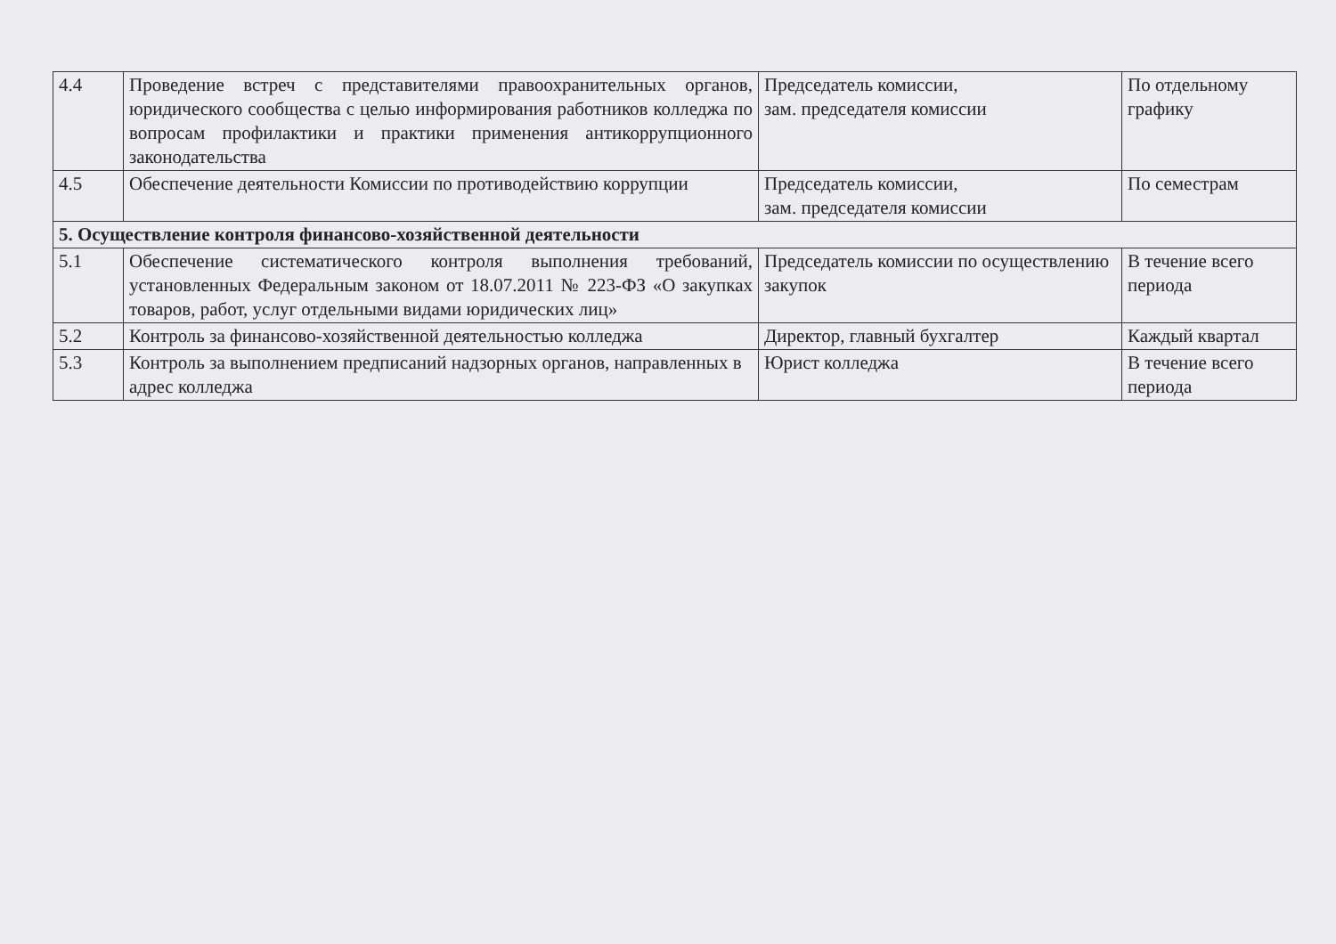| 4.4 | Проведение встреч с представителями правоохранительных органов, юридического сообщества с целью информирования работников колледжа по вопросам профилактики и практики применения антикоррупционного законодательства | Председатель комиссии, зам. председателя комиссии | По отдельному графику |
| 4.5 | Обеспечение деятельности Комиссии по противодействию коррупции | Председатель комиссии, зам. председателя комиссии | По семестрам |
| 5. Осуществление контроля финансово-хозяйственной деятельности | | | |
| 5.1 | Обеспечение систематического контроля выполнения требований, установленных Федеральным законом от 18.07.2011 № 223-ФЗ «О закупках товаров, работ, услуг отдельными видами юридических лиц» | Председатель комиссии по осуществлению закупок | В течение всего периода |
| 5.2 | Контроль за финансово-хозяйственной деятельностью колледжа | Директор, главный бухгалтер | Каждый квартал |
| 5.3 | Контроль за выполнением предписаний надзорных органов, направленных в адрес колледжа | Юрист колледжа | В течение всего периода |